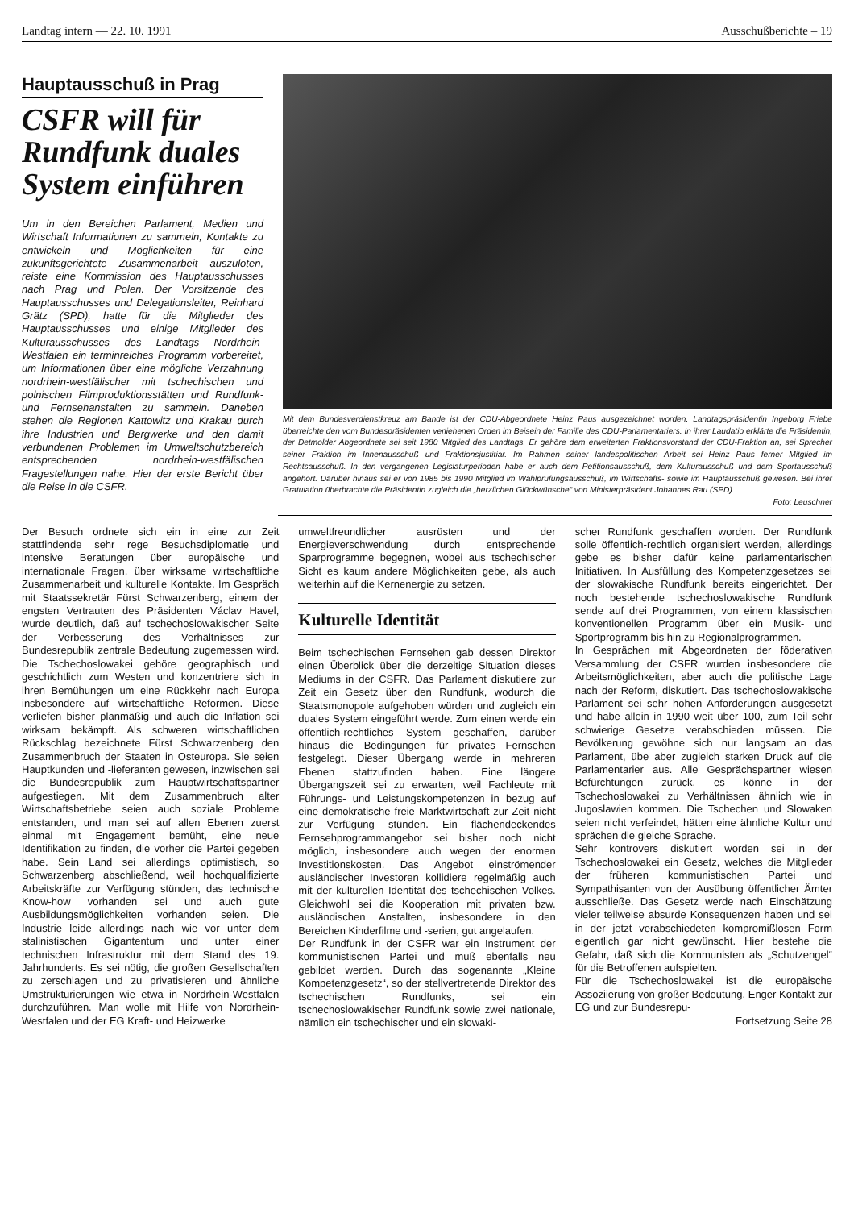Landtag intern — 22. 10. 1991 Ausschußberichte – 19
Hauptausschuß in Prag
CSFR will für Rundfunk duales System einführen
Um in den Bereichen Parlament, Medien und Wirtschaft Informationen zu sammeln, Kontakte zu entwickeln und Möglichkeiten für eine zukunftsgerichtete Zusammenarbeit auszuloten, reiste eine Kommission des Hauptausschusses nach Prag und Polen. Der Vorsitzende des Hauptausschusses und Delegationsleiter, Reinhard Grätz (SPD), hatte für die Mitglieder des Hauptausschusses und einige Mitglieder des Kulturausschusses des Landtags Nordrhein-Westfalen ein terminreiches Programm vorbereitet, um Informationen über eine mögliche Verzahnung nordrhein-westfälischer mit tschechischen und polnischen Filmproduktionsstätten und Rundfunk- und Fernsehanstalten zu sammeln. Daneben stehen die Regionen Kattowitz und Krakau durch ihre Industrien und Bergwerke und den damit verbundenen Problemen im Umweltschutzbereich entsprechenden nordrhein-westfälischen Fragestellungen nahe. Hier der erste Bericht über die Reise in die CSFR.
Mit dem Bundesverdienstkreuz am Bande ist der CDU-Abgeordnete Heinz Paus ausgezeichnet worden. Landtagspräsidentin Ingeborg Friebe überreichte den vom Bundespräsidenten verliehenen Orden im Beisein der Familie des CDU-Parlamentariers. In ihrer Laudatio erklärte die Präsidentin, der Detmolder Abgeordnete sei seit 1980 Mitglied des Landtags. Er gehöre dem erweiterten Fraktionsvorstand der CDU-Fraktion an, sei Sprecher seiner Fraktion im Innenausschuß und Fraktionsjustitiar. Im Rahmen seiner landespolitischen Arbeit sei Heinz Paus ferner Mitglied im Rechtsausschuß. In den vergangenen Legislaturperioden habe er auch dem Petitionsausschuß, dem Kulturausschuß und dem Sportausschuß angehört. Darüber hinaus sei er von 1985 bis 1990 Mitglied im Wahlprüfungsausschuß, im Wirtschafts- sowie im Hauptausschuß gewesen. Bei ihrer Gratulation überbrachte die Präsidentin zugleich die „herzlichen Glückwünsche“ von Ministerpräsident Johannes Rau (SPD).
Foto: Leuschner
Der Besuch ordnete sich ein in eine zur Zeit stattfindende sehr rege Besuchsdiplomatie und intensive Beratungen über europäische und internationale Fragen, über wirksame wirtschaftliche Zusammenarbeit und kulturelle Kontakte. Im Gespräch mit Staatssekretär Fürst Schwarzenberg, einem der engsten Vertrauten des Präsidenten Václav Havel, wurde deutlich, daß auf tschechoslowakischer Seite der Verbesserung des Verhältnisses zur Bundesrepublik zentrale Bedeutung zugemessen wird. Die Tschechoslowakei gehöre geographisch und geschichtlich zum Westen und konzentriere sich in ihren Bemühungen um eine Rückkehr nach Europa insbesondere auf wirtschaftliche Reformen. Diese verliefen bisher planmäßig und auch die Inflation sei wirksam bekämpft. Als schweren wirtschaftlichen Rückschlag bezeichnete Fürst Schwarzenberg den Zusammenbruch der Staaten in Osteuropa. Sie seien Hauptkunden und -lieferanten gewesen, inzwischen sei die Bundesrepublik zum Hauptwirtschaftspartner aufgestiegen. Mit dem Zusammenbruch alter Wirtschaftsbetriebe seien auch soziale Probleme entstanden, und man sei auf allen Ebenen zuerst einmal mit Engagement bemüht, eine neue Identifikation zu finden, die vorher die Partei gegeben habe. Sein Land sei allerdings optimistisch, so Schwarzenberg abschließend, weil hochqualifizierte Arbeitskräfte zur Verfügung stünden, das technische Know-how vorhanden sei und auch gute Ausbildungsmöglichkeiten vorhanden seien. Die Industrie leide allerdings nach wie vor unter dem stalinistischen Gigantentum und unter einer technischen Infrastruktur mit dem Stand des 19. Jahrhunderts. Es sei nötig, die großen Gesellschaften zu zerschlagen und zu privatisieren und ähnliche Umstrukturierungen wie etwa in Nordrhein-Westfalen durchzuführen. Man wolle mit Hilfe von Nordrhein-Westfalen und der EG Kraft- und Heizwerke
umweltfreundlicher ausrüsten und der Energieverschwendung durch entsprechende Sparprogramme begegnen, wobei aus tschechischer Sicht es kaum andere Möglichkeiten gebe, als auch weiterhin auf die Kernenergie zu setzen.
Kulturelle Identität
Beim tschechischen Fernsehen gab dessen Direktor einen Überblick über die derzeitige Situation dieses Mediums in der CSFR. Das Parlament diskutiere zur Zeit ein Gesetz über den Rundfunk, wodurch die Staatsmonopole aufgehoben würden und zugleich ein duales System eingeführt werde. Zum einen werde ein öffentlich-rechtliches System geschaffen, darüber hinaus die Bedingungen für privates Fernsehen festgelegt. Dieser Übergang werde in mehreren Ebenen stattzufinden haben. Eine längere Übergangszeit sei zu erwarten, weil Fachleute mit Führungs- und Leistungskompetenzen in bezug auf eine demokratische freie Marktwirtschaft zur Zeit nicht zur Verfügung stünden. Ein flächendeckendes Fernsehprogrammangebot sei bisher noch nicht möglich, insbesondere auch wegen der enormen Investitionskosten. Das Angebot einströmender ausländischer Investoren kollidiere regelmäßig auch mit der kulturellen Identität des tschechischen Volkes. Gleichwohl sei die Kooperation mit privaten bzw. ausländischen Anstalten, insbesondere in den Bereichen Kinderfilme und -serien, gut angelaufen.
Der Rundfunk in der CSFR war ein Instrument der kommunistischen Partei und muß ebenfalls neu gebildet werden. Durch das sogenannte „Kleine Kompetenzgesetz“, so der stellvertretende Direktor des tschechischen Rundfunks, sei ein tschechoslowakischer Rundfunk sowie zwei nationale, nämlich ein tschechischer und ein slowaki-
scher Rundfunk geschaffen worden. Der Rundfunk solle öffentlich-rechtlich organisiert werden, allerdings gebe es bisher dafür keine parlamentarischen Initiativen. In Ausfüllung des Kompetenzgesetzes sei der slowakische Rundfunk bereits eingerichtet. Der noch bestehende tschechoslowakische Rundfunk sende auf drei Programmen, von einem klassischen konventionellen Programm über ein Musik- und Sportprogramm bis hin zu Regionalprogrammen.
In Gesprächen mit Abgeordneten der föderativen Versammlung der CSFR wurden insbesondere die Arbeitsmöglichkeiten, aber auch die politische Lage nach der Reform, diskutiert. Das tschechoslowakische Parlament sei sehr hohen Anforderungen ausgesetzt und habe allein in 1990 weit über 100, zum Teil sehr schwierige Gesetze verabschieden müssen. Die Bevölkerung gewöhne sich nur langsam an das Parlament, übe aber zugleich starken Druck auf die Parlamentarier aus. Alle Gesprächspartner wiesen Befürchtungen zurück, es könne in der Tschechoslowakei zu Verhältnissen ähnlich wie in Jugoslawien kommen. Die Tschechen und Slowaken seien nicht verfeindet, hätten eine ähnliche Kultur und sprächen die gleiche Sprache.
Sehr kontrovers diskutiert worden sei in der Tschechoslowakei ein Gesetz, welches die Mitglieder der früheren kommunistischen Partei und Sympathisanten von der Ausübung öffentlicher Ämter ausschließe. Das Gesetz werde nach Einschätzung vieler teilweise absurde Konsequenzen haben und sei in der jetzt verabschiedeten kompromißlosen Form eigentlich gar nicht gewünscht. Hier bestehe die Gefahr, daß sich die Kommunisten als „Schutzengel“ für die Betroffenen aufspielten.
Für die Tschechoslowakei ist die europäische Assoziierung von großer Bedeutung. Enger Kontakt zur EG und zur Bundesrepu-
Fortsetzung Seite 28